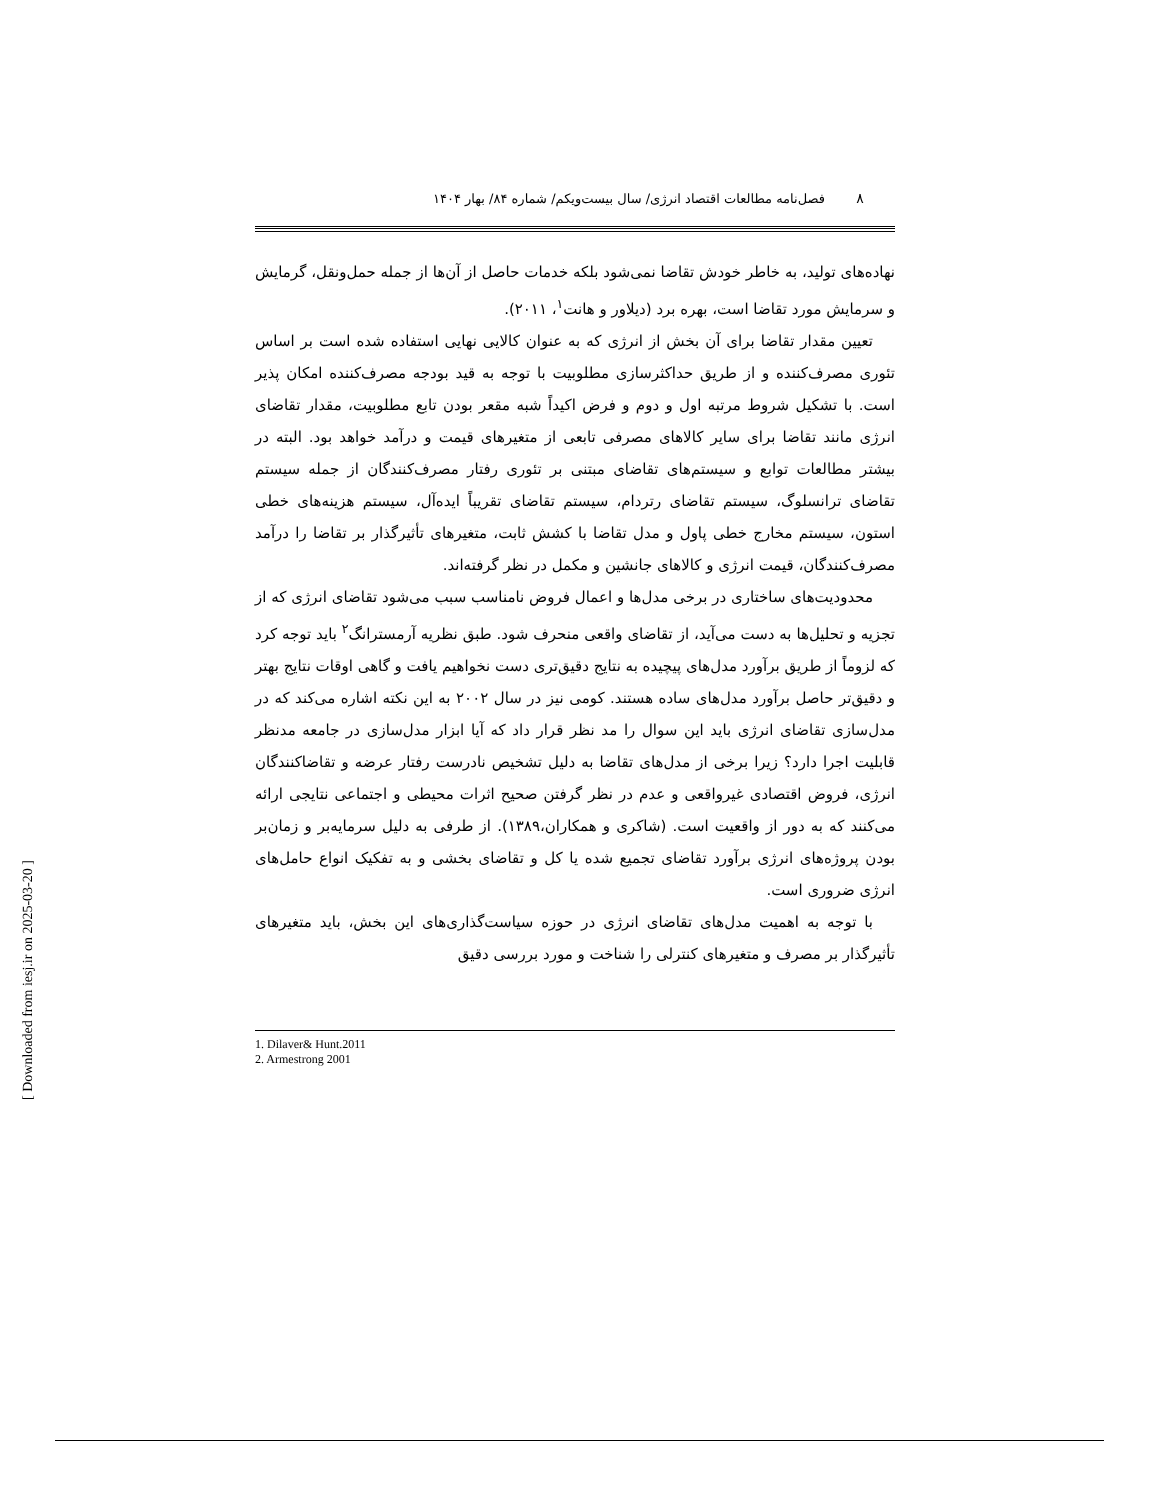۸
فصل‌نامه مطالعات اقتصاد انرژی/ سال بیست‌ویکم/ شماره ۸۴/ بهار ۱۴۰۴
نهاده‌های تولید، به خاطر خودش تقاضا نمی‌شود بلکه خدمات حاصل از آن‌ها از جمله حمل‌ونقل، گرمایش و سرمایش مورد تقاضا است، بهره برد (دیلاور و هانت<sup>۱</sup>، ۲۰۱۱).
تعیین مقدار تقاضا برای آن بخش از انرژی که به عنوان کالایی نهایی استفاده شده است بر اساس تئوری مصرف‌کننده و از طریق حداکثرسازی مطلوبیت با توجه به قید بودجه مصرف‌کننده امکان پذیر است. با تشکیل شروط مرتبه اول و دوم و فرض اکیداً شبه مقعر بودن تابع مطلوبیت، مقدار تقاضای انرژی مانند تقاضا برای سایر کالاهای مصرفی تابعی از متغیرهای قیمت و درآمد خواهد بود. البته در بیشتر مطالعات توابع و سیستم‌های تقاضای مبتنی بر تئوری رفتار مصرف‌کنندگان از جمله سیستم تقاضای ترانسلوگ، سیستم تقاضای رتردام، سیستم تقاضای تقریباً ایده‌آل، سیستم هزینه‌های خطی استون، سیستم مخارج خطی پاول و مدل تقاضا با کشش ثابت، متغیرهای تأثیرگذار بر تقاضا را درآمد مصرف‌کنندگان، قیمت انرژی و کالاهای جانشین و مکمل در نظر گرفته‌اند.
محدودیت‌های ساختاری در برخی مدل‌ها و اعمال فروض نامناسب سبب می‌شود تقاضای انرژی که از تجزیه و تحلیل‌ها به دست می‌آید، از تقاضای واقعی منحرف شود. طبق نظریه آرمسترانگ<sup>۲</sup> باید توجه کرد که لزوماً از طریق برآورد مدل‌های پیچیده به نتایج دقیق‌تری دست نخواهیم یافت و گاهی اوقات نتایج بهتر و دقیق‌تر حاصل برآورد مدل‌های ساده هستند. کومی نیز در سال ۲۰۰۲ به این نکته اشاره می‌کند که در مدل‌سازی تقاضای انرژی باید این سوال را مد نظر قرار داد که آیا ابزار مدل‌سازی در جامعه مدنظر قابلیت اجرا دارد؟ زیرا برخی از مدل‌های تقاضا به دلیل تشخیص نادرست رفتار عرضه و تقاضاکنندگان انرژی، فروض اقتصادی غیرواقعی و عدم در نظر گرفتن صحیح اثرات محیطی و اجتماعی نتایجی ارائه می‌کنند که به دور از واقعیت است. (شاکری و همکاران،۱۳۸۹). از طرفی به دلیل سرمایه‌بر و زمان‌بر بودن پروژه‌های انرژی برآورد تقاضای تجمیع شده یا کل و تقاضای بخشی و به تفکیک انواع حامل‌های انرژی ضروری است.
با توجه به اهمیت مدل‌های تقاضای انرژی در حوزه سیاست‌گذاری‌های این بخش، باید متغیرهای تأثیرگذار بر مصرف و متغیرهای کنترلی را شناخت و مورد بررسی دقیق
1. Dilaver& Hunt.2011
2. Armestrong 2001
[ Downloaded from iesj.ir on 2025-03-20 ]